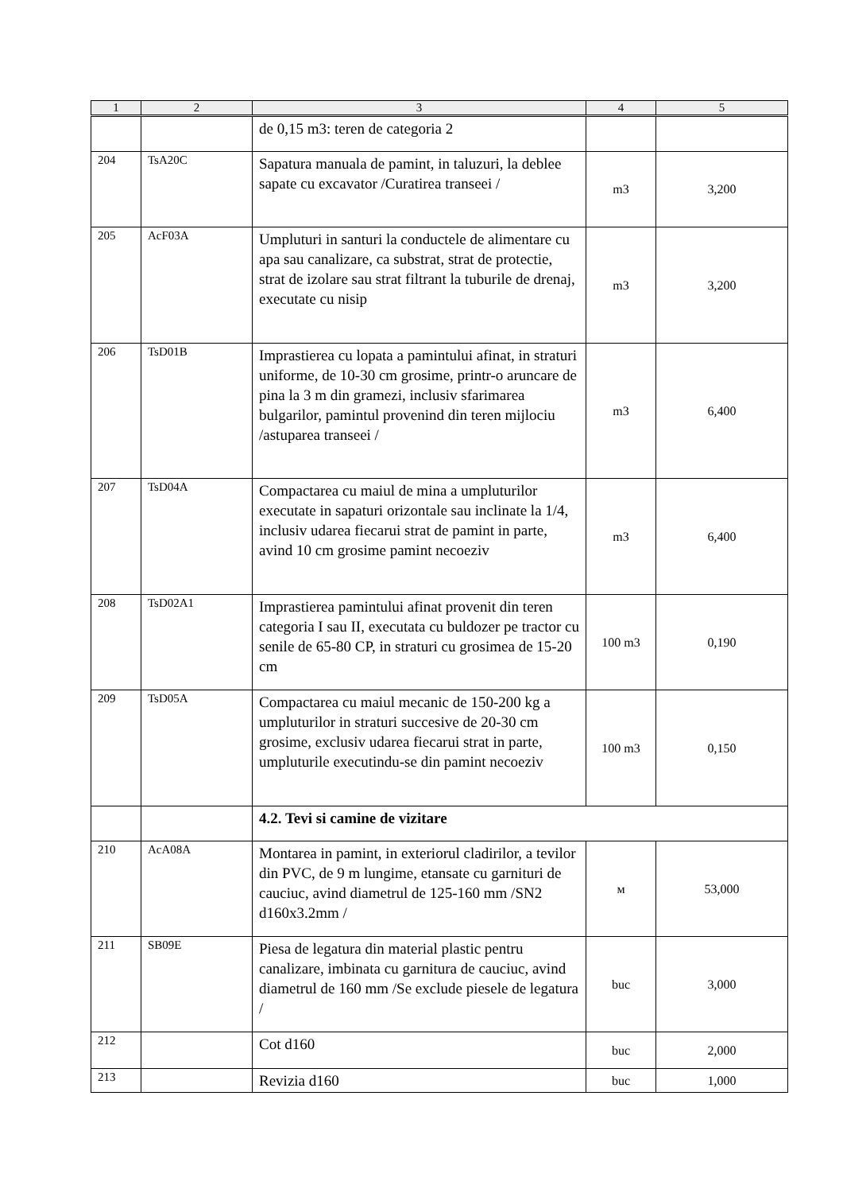| 1 | 2 | 3 | 4 | 5 |
| --- | --- | --- | --- | --- |
| | | de 0,15 m3: teren de categoria 2 | | |
| 204 | TsA20C | Sapatura manuala de pamint, in taluzuri, la deblee sapate cu excavator /Curatirea transeei / | m3 | 3,200 |
| 205 | AcF03A | Umpluturi in santuri la conductele de alimentare cu apa sau canalizare, ca substrat, strat de protectie, strat de izolare sau strat filtrant la tuburile de drenaj, executate cu nisip | m3 | 3,200 |
| 206 | TsD01B | Imprastierea cu lopata a pamintului afinat, in straturi uniforme, de 10-30 cm grosime, printr-o aruncare de pina la 3 m din gramezi, inclusiv sfarimarea bulgarilor, pamintul provenind din teren mijlociu /astuparea transeei / | m3 | 6,400 |
| 207 | TsD04A | Compactarea cu maiul de mina a umpluturilor executate in sapaturi orizontale sau inclinate la 1/4, inclusiv udarea fiecarui strat de pamint in parte, avind 10 cm grosime pamint necoeziv | m3 | 6,400 |
| 208 | TsD02A1 | Imprastierea pamintului afinat provenit din teren categoria I sau II, executata cu buldozer pe tractor cu senile de 65-80 CP, in straturi cu grosimea de 15-20 cm | 100 m3 | 0,190 |
| 209 | TsD05A | Compactarea cu maiul mecanic de 150-200 kg a umpluturilor in straturi succesive de 20-30 cm grosime, exclusiv udarea fiecarui strat in parte, umpluturile executindu-se din pamint necoeziv | 100 m3 | 0,150 |
| | | 4.2. Tevi si camine de vizitare | | |
| 210 | AcA08A | Montarea in pamint, in exteriorul cladirilor, a tevilor din PVC, de 9 m lungime, etansate cu garnituri de cauciuc, avind diametrul de 125-160 mm /SN2 d160x3.2mm / | м | 53,000 |
| 211 | SB09E | Piesa de legatura din material plastic pentru canalizare, imbinata cu garnitura de cauciuc, avind diametrul de 160 mm /Se exclude piesele de legatura / | buc | 3,000 |
| 212 | | Cot d160 | buc | 2,000 |
| 213 | | Revizia d160 | buc | 1,000 |